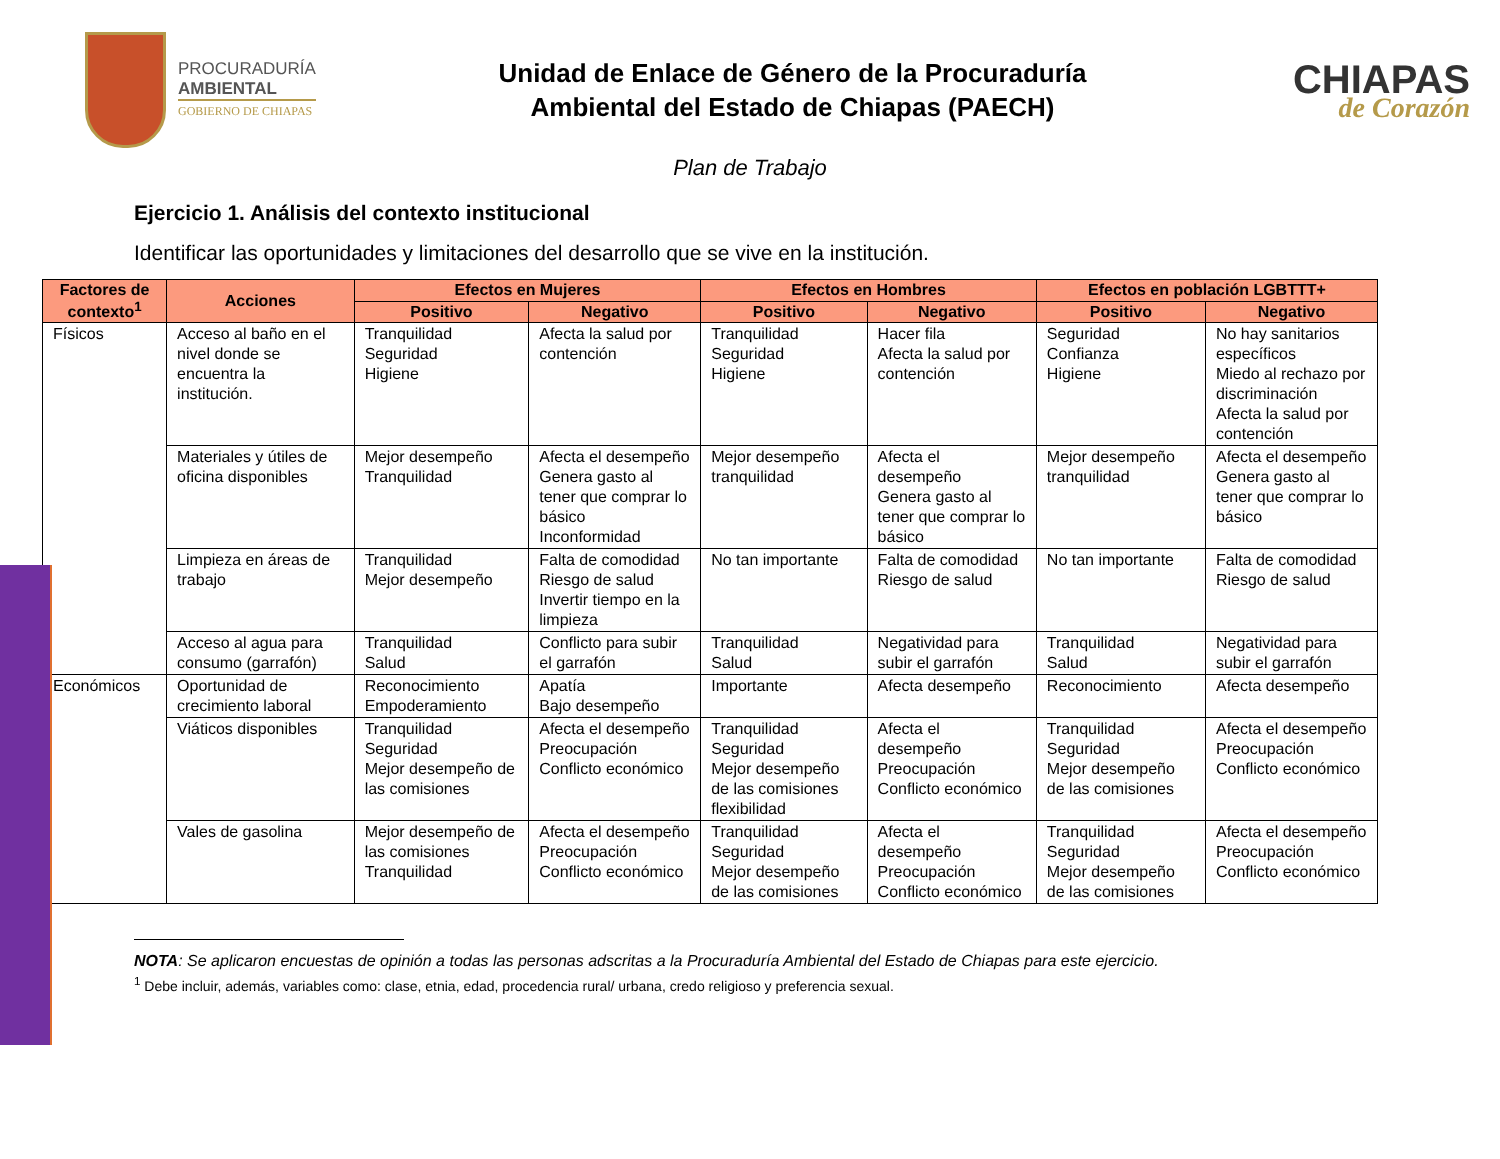PROCURADURÍA
AMBIENTAL
GOBIERNO DE CHIAPAS
Unidad de Enlace de Género de la Procuraduría
Ambiental del Estado de Chiapas (PAECH)
CHIAPAS
de Corazón
Plan de Trabajo
Ejercicio 1. Análisis del contexto institucional
Identificar las oportunidades y limitaciones del desarrollo que se vive en la institución.
| Factores de contexto<sup>1</sup> | Acciones | Efectos en Mujeres | | Efectos en Hombres | | Efectos en población LGBTTT+ | |
| --- | --- | --- | --- | --- | --- | --- | --- |
| | | Positivo | Negativo | Positivo | Negativo | Positivo | Negativo |
| Físicos | Acceso al baño en el nivel donde se encuentra la institución. | Tranquilidad Seguridad Higiene | Afecta la salud por contención | Tranquilidad Seguridad Higiene | Hacer fila Afecta la salud por contención | Seguridad Confianza Higiene | No hay sanitarios específicos Miedo al rechazo por discriminación Afecta la salud por contención |
| | Materiales y útiles de oficina disponibles | Mejor desempeño Tranquilidad | Afecta el desempeño Genera gasto al tener que comprar lo básico Inconformidad | Mejor desempeño tranquilidad | Afecta el desempeño Genera gasto al tener que comprar lo básico | Mejor desempeño tranquilidad | Afecta el desempeño Genera gasto al tener que comprar lo básico |
| | Limpieza en áreas de trabajo | Tranquilidad Mejor desempeño | Falta de comodidad Riesgo de salud Invertir tiempo en la limpieza | No tan importante | Falta de comodidad Riesgo de salud | No tan importante | Falta de comodidad Riesgo de salud |
| | Acceso al agua para consumo (garrafón) | Tranquilidad Salud | Conflicto para subir el garrafón | Tranquilidad Salud | Negatividad para subir el garrafón | Tranquilidad Salud | Negatividad para subir el garrafón |
| Económicos | Oportunidad de crecimiento laboral | Reconocimiento Empoderamiento | Apatía Bajo desempeño | Importante | Afecta desempeño | Reconocimiento | Afecta desempeño |
| | Viáticos disponibles | Tranquilidad Seguridad Mejor desempeño de las comisiones | Afecta el desempeño Preocupación Conflicto económico | Tranquilidad Seguridad Mejor desempeño de las comisiones flexibilidad | Afecta el desempeño Preocupación Conflicto económico | Tranquilidad Seguridad Mejor desempeño de las comisiones | Afecta el desempeño Preocupación Conflicto económico |
| | Vales de gasolina | Mejor desempeño de las comisiones Tranquilidad | Afecta el desempeño Preocupación Conflicto económico | Tranquilidad Seguridad Mejor desempeño de las comisiones | Afecta el desempeño Preocupación Conflicto económico | Tranquilidad Seguridad Mejor desempeño de las comisiones | Afecta el desempeño Preocupación Conflicto económico |
NOTA: Se aplicaron encuestas de opinión a todas las personas adscritas a la Procuraduría Ambiental del Estado de Chiapas para este ejercicio.
<sup>1</sup> Debe incluir, además, variables como: clase, etnia, edad, procedencia rural/ urbana, credo religioso y preferencia sexual.